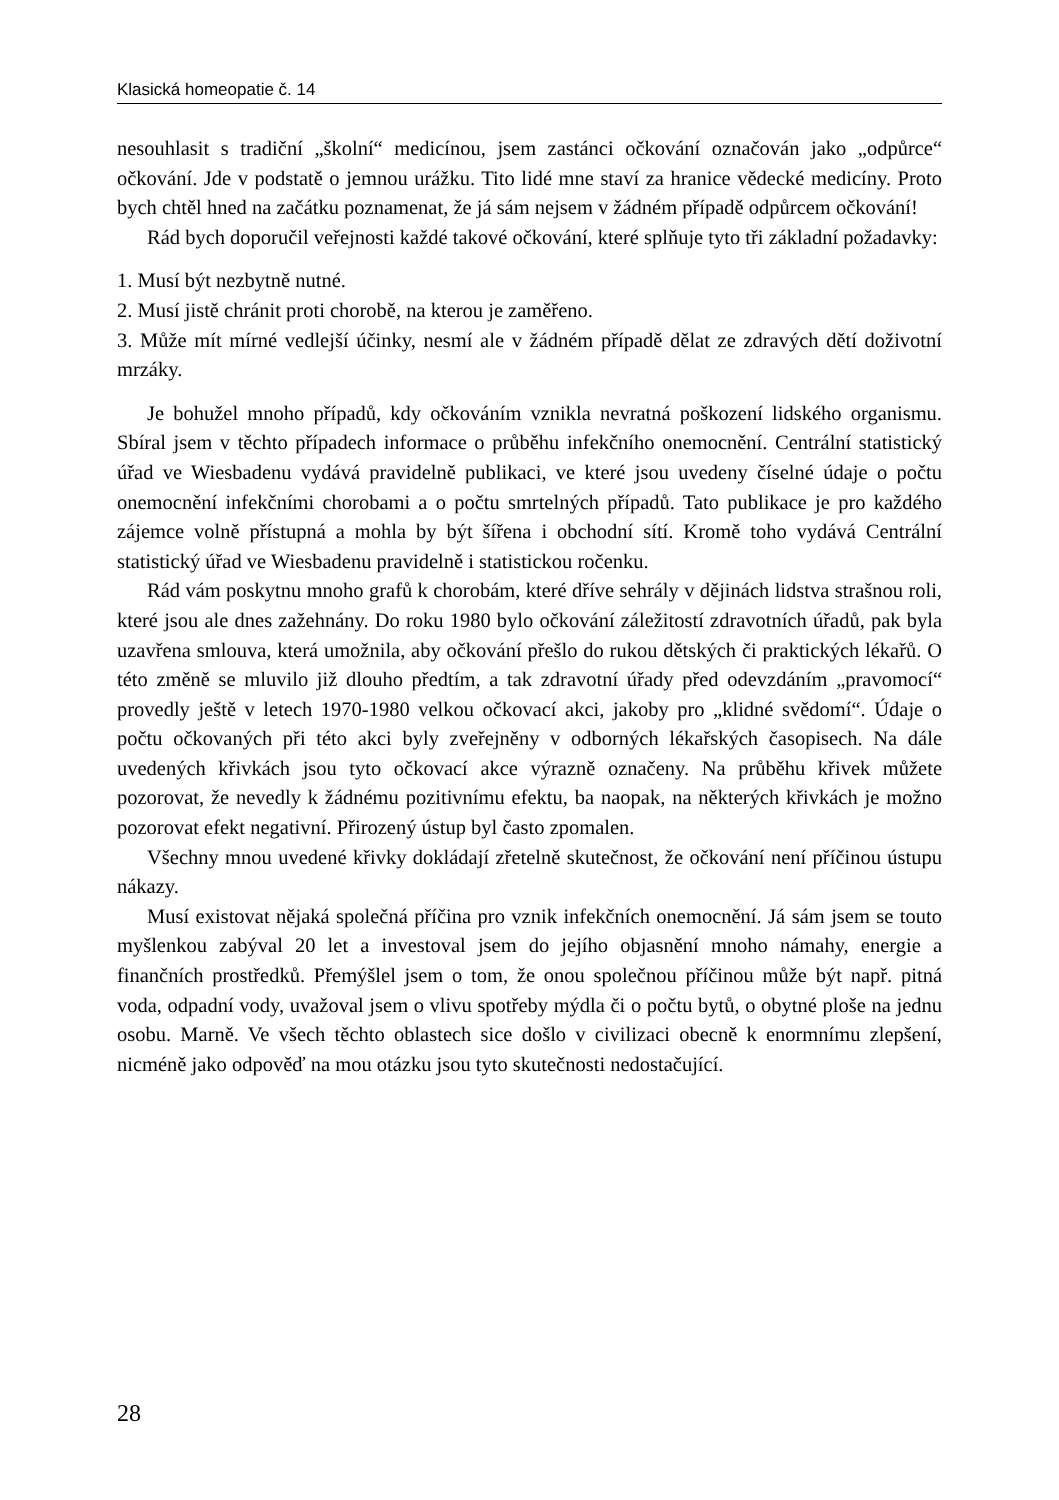Klasická homeopatie č. 14
nesouhlasit s tradiční „školní“ medicínou, jsem zastánci očkování označován jako „odpůrce“ očkování. Jde v podstatě o jemnou urážku. Tito lidé mne staví za hranice vědecké medicíny. Proto bych chtěl hned na začátku poznamenat, že já sám nejsem v žádném případě odpůrcem očkování!
Rád bych doporučil veřejnosti každé takové očkování, které splňuje tyto tři základní požadavky:
1. Musí být nezbytně nutné.
2. Musí jistě chránit proti chorobě, na kterou je zaměřeno.
3. Může mít mírné vedlejší účinky, nesmí ale v žádném případě dělat ze zdravých dětí doživotní mrzáky.
Je bohužel mnoho případů, kdy očkováním vznikla nevratná poškození lidského organismu. Sbíral jsem v těchto případech informace o průběhu infekčního onemocnění. Centrální statistický úřad ve Wiesbadenu vydává pravidelně publikaci, ve které jsou uvedeny číselné údaje o počtu onemocnění infekčními chorobami a o počtu smrtelných případů. Tato publikace je pro každého zájemce volně přístupná a mohla by být šířena i obchodní sítí. Kromě toho vydává Centrální statistický úřad ve Wiesbadenu pravidelně i statistickou ročenku.
Rád vám poskytnu mnoho grafů k chorobám, které dříve sehrály v dějinách lidstva strašnou roli, které jsou ale dnes zažehnány. Do roku 1980 bylo očkování záležitostí zdravotních úřadů, pak byla uzavřena smlouva, která umožnila, aby očkování přešlo do rukou dětských či praktických lékařů. O této změně se mluvilo již dlouho předtím, a tak zdravotní úřady před odevzdáním „pravomocí“ provedly ještě v letech 1970-1980 velkou očkovací akci, jakoby pro „klidné svědomí“. Údaje o počtu očkovaných při této akci byly zveřejněny v odborných lékařských časopisech. Na dále uvedených křivkách jsou tyto očkovací akce výrazně označeny. Na průběhu křivek můžete pozorovat, že nevedly k žádnému pozitivnímu efektu, ba naopak, na některých křivkách je možno pozorovat efekt negativní. Přirozený ústup byl často zpomalen.
Všechny mnou uvedené křivky dokládají zřetelně skutečnost, že očkování není příčinou ústupu nákazy.
Musí existovat nějaká společná příčina pro vznik infekčních onemocnění. Já sám jsem se touto myšlenkou zabýval 20 let a investoval jsem do jejího objasnění mnoho námahy, energie a finančních prostředků. Přemýšlel jsem o tom, že onou společnou příčinou může být např. pitná voda, odpadní vody, uvažoval jsem o vlivu spotřeby mýdla či o počtu bytů, o obytné ploše na jednu osobu. Marně. Ve všech těchto oblastech sice došlo v civilizaci obecně k enormnímu zlepšení, nicméně jako odpověď na mou otázku jsou tyto skutečnosti nedostačující.
28